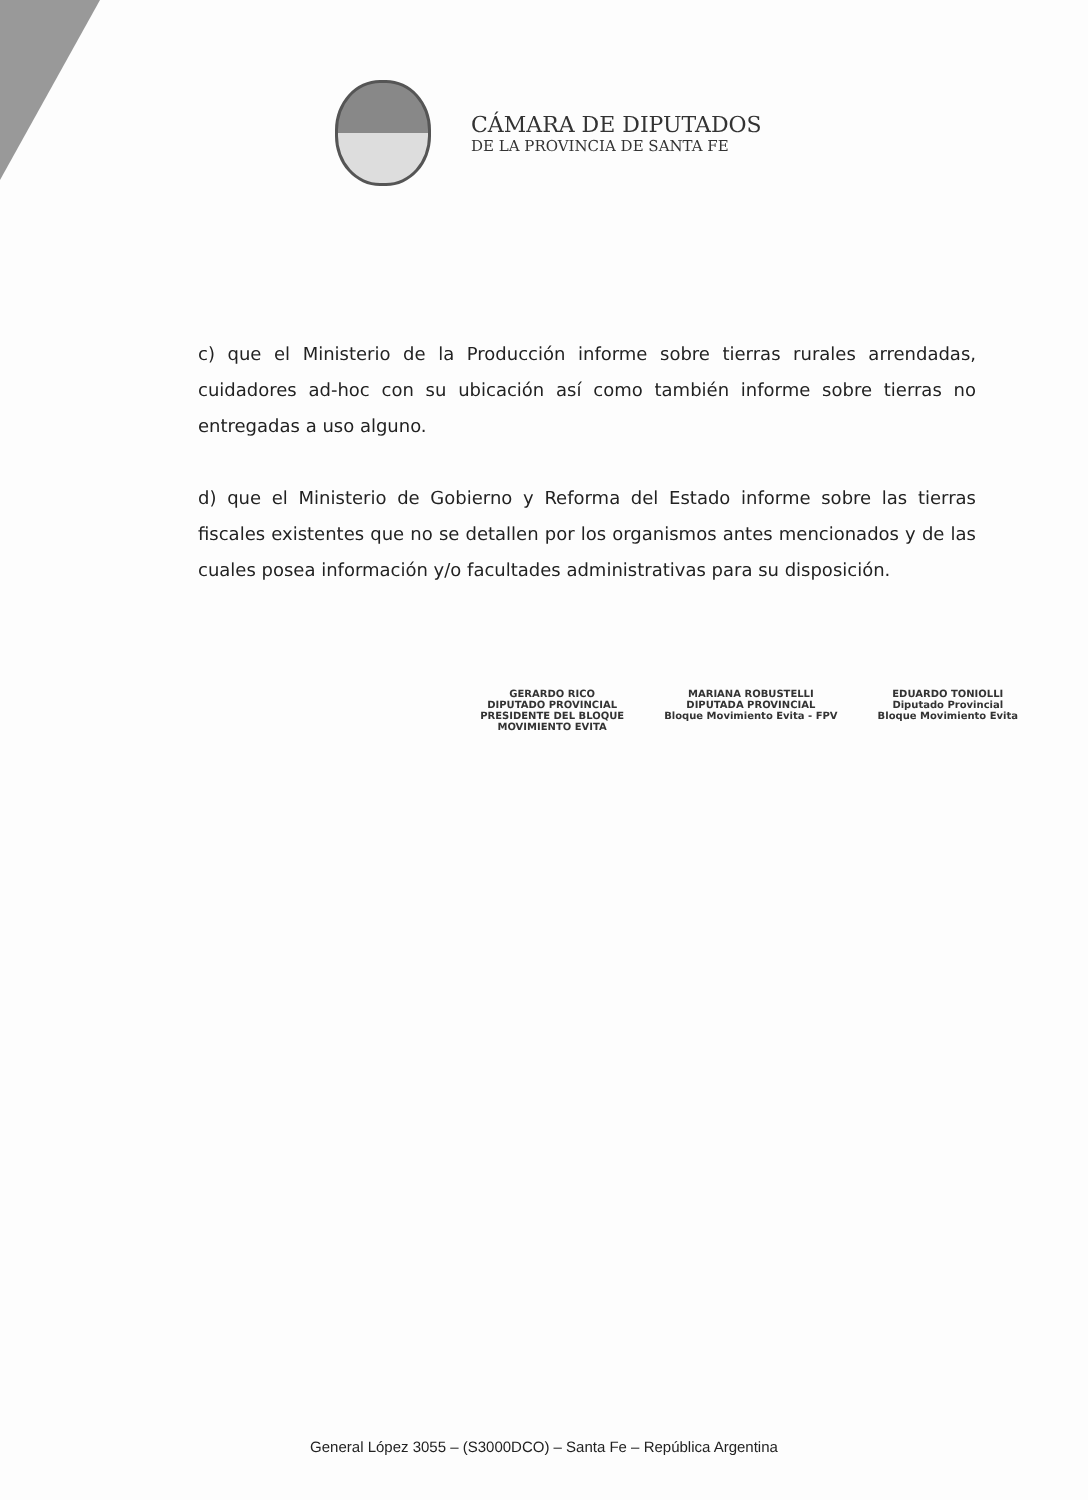CÁMARA DE DIPUTADOS
DE LA PROVINCIA DE SANTA FE
c) que el Ministerio de la Producción informe sobre tierras rurales arrendadas, cuidadores ad-hoc con su ubicación así como también informe sobre tierras no entregadas a uso alguno.
d) que el Ministerio de Gobierno y Reforma del Estado informe sobre las tierras fiscales existentes que no se detallen por los organismos antes mencionados y de las cuales posea información y/o facultades administrativas para su disposición.
GERARDO RICO
DIPUTADO PROVINCIAL
PRESIDENTE DEL BLOQUE
MOVIMIENTO EVITA
MARIANA ROBUSTELLI
DIPUTADA PROVINCIAL
Bloque Movimiento Evita - FPV
EDUARDO TONIOLLI
Diputado Provincial
Bloque Movimiento Evita
General López 3055 – (S3000DCO) – Santa Fe – República Argentina